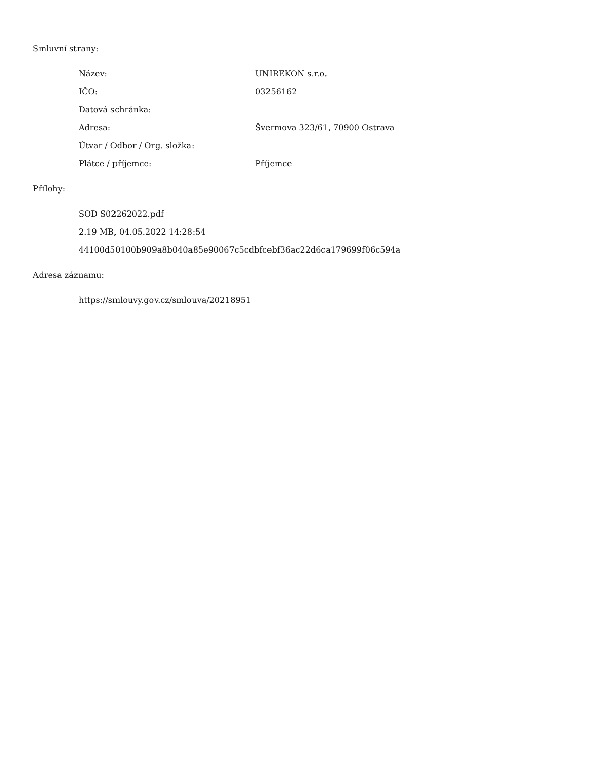Smluvní strany:
| Název: | UNIREKON s.r.o. |
| IČO: | 03256162 |
| Datová schránka: | |
| Adresa: | Švermova 323/61, 70900 Ostrava |
| Útvar / Odbor / Org. složka: | |
| Plátce / příjemce: | Příjemce |
Přílohy:
SOD S02262022.pdf
2.19 MB, 04.05.2022 14:28:54
44100d50100b909a8b040a85e90067c5cdbfcebf36ac22d6ca179699f06c594a
Adresa záznamu:
https://smlouvy.gov.cz/smlouva/20218951